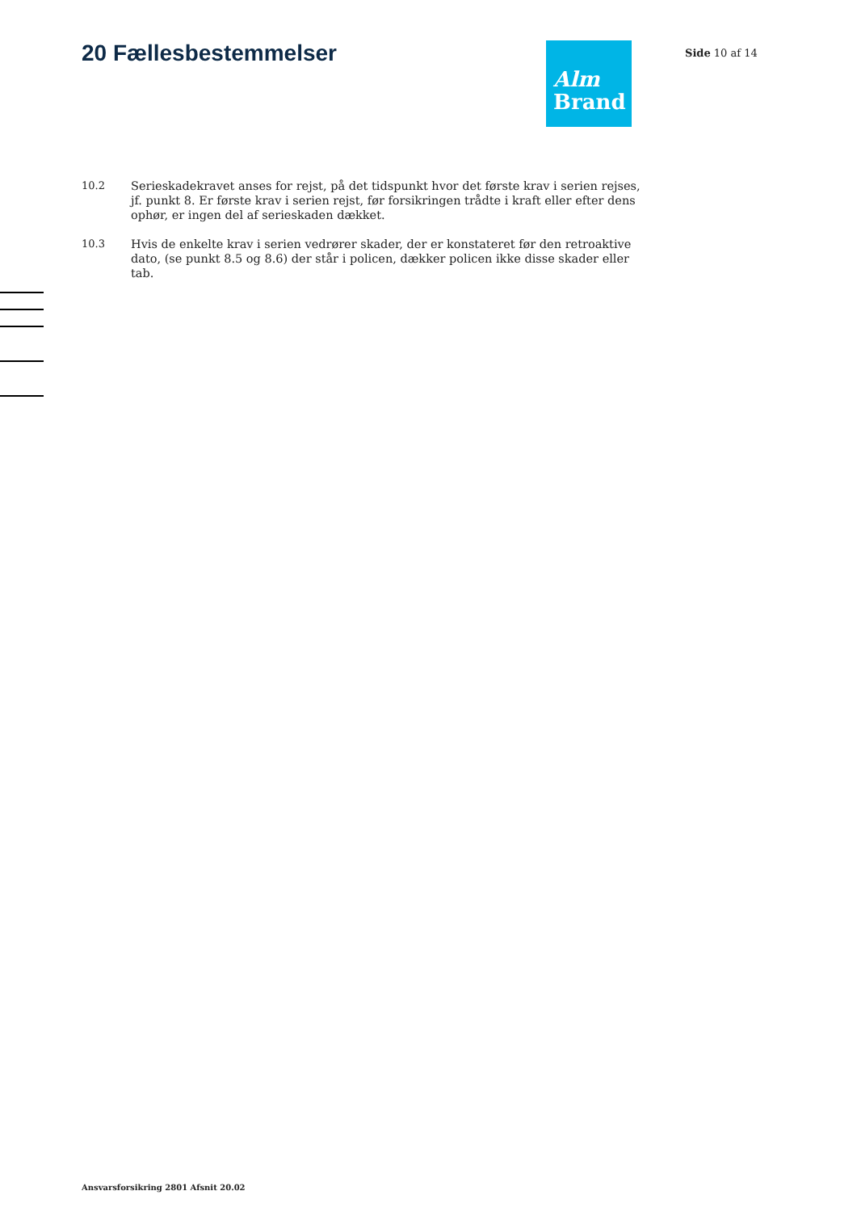20 Fællesbestemmelser
Alm
Brand
Side 10 af 14
10.2 Serieskadekravet anses for rejst, på det tidspunkt hvor det første krav i serien rejses, jf. punkt 8. Er første krav i serien rejst, før forsikringen trådte i kraft eller efter dens ophør, er ingen del af serieskaden dækket.
10.3 Hvis de enkelte krav i serien vedrører skader, der er konstateret før den retroaktive dato, (se punkt 8.5 og 8.6) der står i policen, dækker policen ikke disse skader eller tab.
Ansvarsforsikring 2801 Afsnit 20.02